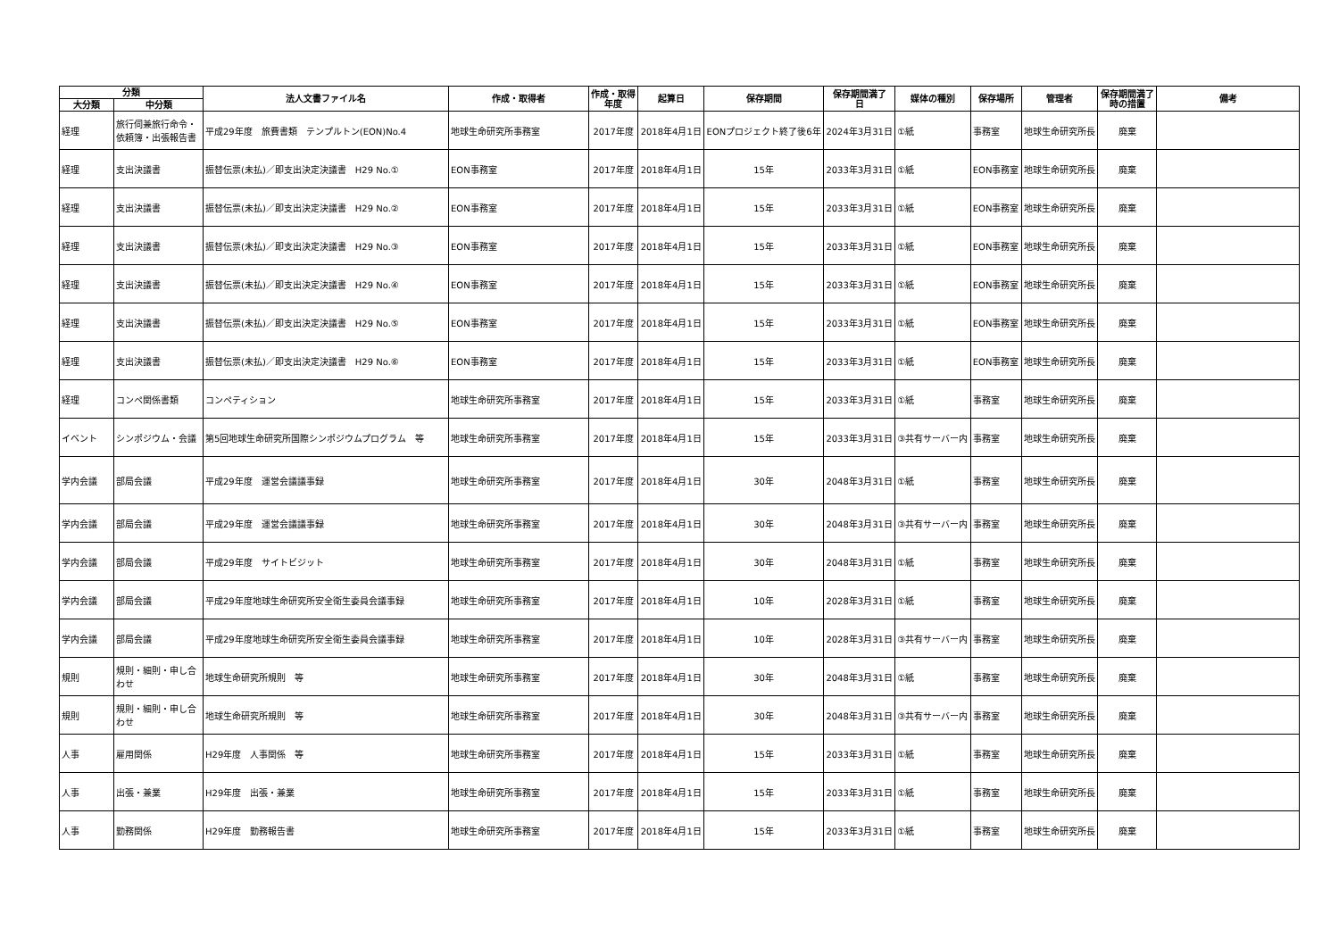| 分類 | | 法人文書ファイル名 | 作成・取得者 | 作成・取得 年度 | 起算日 | 保存期間 | 保存期間満了 日 | 媒体の種別 | 保存場所 | 管理者 | 保存期間満了 時の措置 | 備考 |
| --- | --- | --- | --- | --- | --- | --- | --- | --- | --- | --- | --- | --- |
| 大分類 | 中分類 | | | | | | | | | | | |
| 経理 | 旅行伺兼旅行命令・依頼簿・出張報告書 | 平成29年度 旅費書類 テンプルトン(EON)No.4 | 地球生命研究所事務室 | 2017年度 | 2018年4月1日 | EONプロジェクト終了後6年 | 2024年3月31日 | ①紙 | 事務室 | 地球生命研究所長 | 廃棄 | |
| 経理 | 支出決議書 | 振替伝票(未払)／即支出決定決議書 H29 No.① | EON事務室 | 2017年度 | 2018年4月1日 | 15年 | 2033年3月31日 | ①紙 | EON事務室 | 地球生命研究所長 | 廃棄 | |
| 経理 | 支出決議書 | 振替伝票(未払)／即支出決定決議書 H29 No.② | EON事務室 | 2017年度 | 2018年4月1日 | 15年 | 2033年3月31日 | ①紙 | EON事務室 | 地球生命研究所長 | 廃棄 | |
| 経理 | 支出決議書 | 振替伝票(未払)／即支出決定決議書 H29 No.③ | EON事務室 | 2017年度 | 2018年4月1日 | 15年 | 2033年3月31日 | ①紙 | EON事務室 | 地球生命研究所長 | 廃棄 | |
| 経理 | 支出決議書 | 振替伝票(未払)／即支出決定決議書 H29 No.④ | EON事務室 | 2017年度 | 2018年4月1日 | 15年 | 2033年3月31日 | ①紙 | EON事務室 | 地球生命研究所長 | 廃棄 | |
| 経理 | 支出決議書 | 振替伝票(未払)／即支出決定決議書 H29 No.⑤ | EON事務室 | 2017年度 | 2018年4月1日 | 15年 | 2033年3月31日 | ①紙 | EON事務室 | 地球生命研究所長 | 廃棄 | |
| 経理 | 支出決議書 | 振替伝票(未払)／即支出決定決議書 H29 No.⑥ | EON事務室 | 2017年度 | 2018年4月1日 | 15年 | 2033年3月31日 | ①紙 | EON事務室 | 地球生命研究所長 | 廃棄 | |
| 経理 | コンペ関係書類 | コンペティション | 地球生命研究所事務室 | 2017年度 | 2018年4月1日 | 15年 | 2033年3月31日 | ①紙 | 事務室 | 地球生命研究所長 | 廃棄 | |
| イベント | シンポジウム・会議 | 第5回地球生命研究所国際シンポジウムプログラム 等 | 地球生命研究所事務室 | 2017年度 | 2018年4月1日 | 15年 | 2033年3月31日 | ③共有サーバー内 | 事務室 | 地球生命研究所長 | 廃棄 | |
| 学内会議 | 部局会議 | 平成29年度 運営会議議事録 | 地球生命研究所事務室 | 2017年度 | 2018年4月1日 | 30年 | 2048年3月31日 | ①紙 | 事務室 | 地球生命研究所長 | 廃棄 | |
| 学内会議 | 部局会議 | 平成29年度 運営会議議事録 | 地球生命研究所事務室 | 2017年度 | 2018年4月1日 | 30年 | 2048年3月31日 | ③共有サーバー内 | 事務室 | 地球生命研究所長 | 廃棄 | |
| 学内会議 | 部局会議 | 平成29年度 サイトビジット | 地球生命研究所事務室 | 2017年度 | 2018年4月1日 | 30年 | 2048年3月31日 | ①紙 | 事務室 | 地球生命研究所長 | 廃棄 | |
| 学内会議 | 部局会議 | 平成29年度地球生命研究所安全衛生委員会議事録 | 地球生命研究所事務室 | 2017年度 | 2018年4月1日 | 10年 | 2028年3月31日 | ①紙 | 事務室 | 地球生命研究所長 | 廃棄 | |
| 学内会議 | 部局会議 | 平成29年度地球生命研究所安全衛生委員会議事録 | 地球生命研究所事務室 | 2017年度 | 2018年4月1日 | 10年 | 2028年3月31日 | ③共有サーバー内 | 事務室 | 地球生命研究所長 | 廃棄 | |
| 規則 | 規則・細則・申し合わせ | 地球生命研究所規則 等 | 地球生命研究所事務室 | 2017年度 | 2018年4月1日 | 30年 | 2048年3月31日 | ①紙 | 事務室 | 地球生命研究所長 | 廃棄 | |
| 規則 | 規則・細則・申し合わせ | 地球生命研究所規則 等 | 地球生命研究所事務室 | 2017年度 | 2018年4月1日 | 30年 | 2048年3月31日 | ③共有サーバー内 | 事務室 | 地球生命研究所長 | 廃棄 | |
| 人事 | 雇用関係 | H29年度 人事関係 等 | 地球生命研究所事務室 | 2017年度 | 2018年4月1日 | 15年 | 2033年3月31日 | ①紙 | 事務室 | 地球生命研究所長 | 廃棄 | |
| 人事 | 出張・兼業 | H29年度 出張・兼業 | 地球生命研究所事務室 | 2017年度 | 2018年4月1日 | 15年 | 2033年3月31日 | ①紙 | 事務室 | 地球生命研究所長 | 廃棄 | |
| 人事 | 勤務関係 | H29年度 勤務報告書 | 地球生命研究所事務室 | 2017年度 | 2018年4月1日 | 15年 | 2033年3月31日 | ①紙 | 事務室 | 地球生命研究所長 | 廃棄 | |